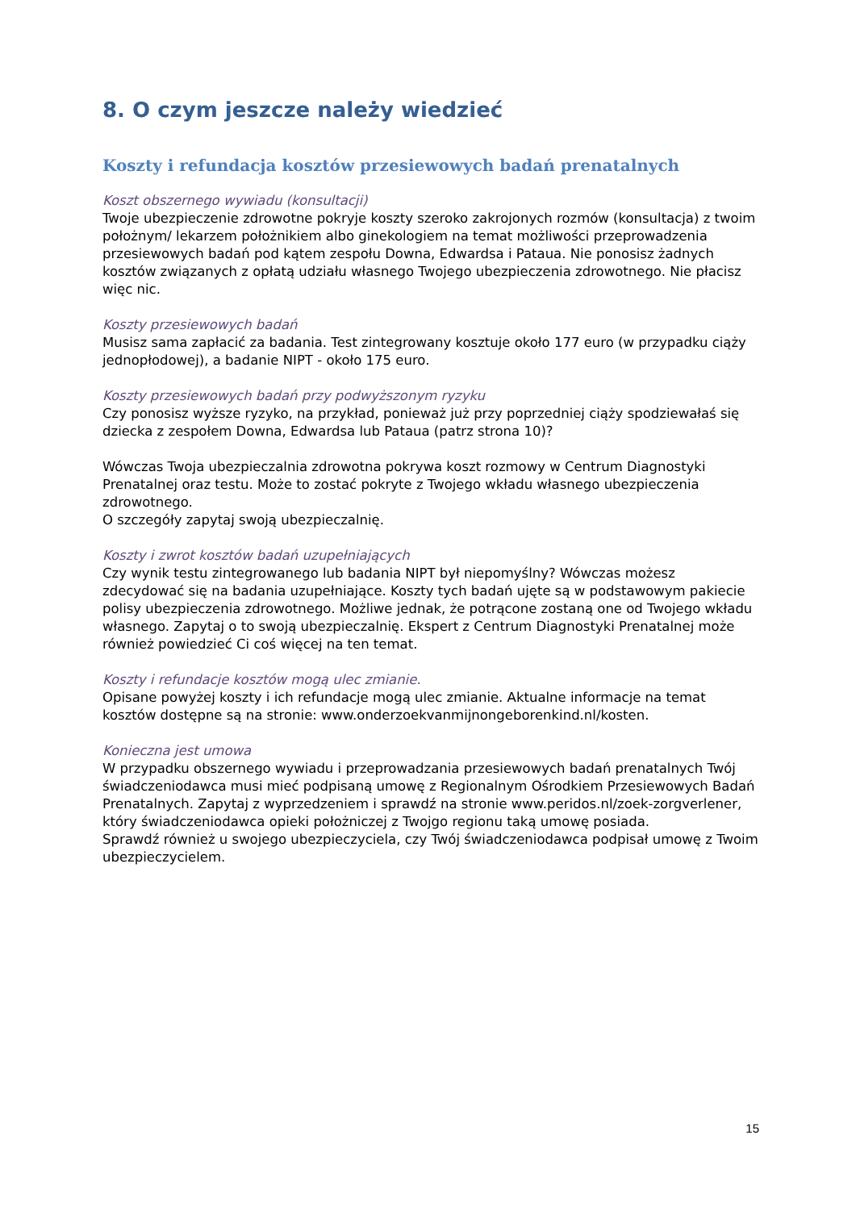8. O czym jeszcze należy wiedzieć
Koszty i refundacja kosztów przesiewowych badań prenatalnych
Koszt obszernego wywiadu (konsultacji)
Twoje ubezpieczenie zdrowotne pokryje koszty szeroko zakrojonych rozmów (konsultacja) z twoim położnym/ lekarzem położnikiem albo ginekologiem na temat możliwości przeprowadzenia przesiewowych badań pod kątem zespołu Downa, Edwardsa i Pataua. Nie ponosisz żadnych kosztów związanych z opłatą udziału własnego Twojego ubezpieczenia zdrowotnego. Nie płacisz więc nic.
Koszty przesiewowych badań
Musisz sama zapłacić za badania. Test zintegrowany kosztuje około 177 euro (w przypadku ciąży jednopłodowej), a badanie NIPT - około 175 euro.
Koszty przesiewowych badań przy podwyższonym ryzyku
Czy ponosisz wyższe ryzyko, na przykład, ponieważ już przy poprzedniej ciąży spodziewałaś się dziecka z zespołem Downa, Edwardsa lub Pataua (patrz strona 10)?
Wówczas Twoja ubezpieczalnia zdrowotna pokrywa koszt rozmowy w Centrum Diagnostyki Prenatalnej oraz testu. Może to zostać pokryte z Twojego wkładu własnego ubezpieczenia zdrowotnego.
O szczegóły zapytaj swoją ubezpieczalnię.
Koszty i zwrot kosztów badań uzupełniających
Czy wynik testu zintegrowanego lub badania NIPT był niepomyślny? Wówczas możesz zdecydować się na badania uzupełniające. Koszty tych badań ujęte są w podstawowym pakiecie polisy ubezpieczenia zdrowotnego. Możliwe jednak, że potrącone zostaną one od Twojego wkładu własnego. Zapytaj o to swoją ubezpieczalnię. Ekspert z Centrum Diagnostyki Prenatalnej może również powiedzieć Ci coś więcej na ten temat.
Koszty i refundacje kosztów mogą ulec zmianie.
Opisane powyżej koszty i ich refundacje mogą ulec zmianie. Aktualne informacje na temat kosztów dostępne są na stronie: www.onderzoekvanmijnongeborenkind.nl/kosten.
Konieczna jest umowa
W przypadku obszernego wywiadu i przeprowadzania przesiewowych badań prenatalnych Twój świadczeniodawca musi mieć podpisaną umowę z Regionalnym Ośrodkiem Przesiewowych Badań Prenatalnych. Zapytaj z wyprzedzeniem i sprawdź na stronie www.peridos.nl/zoek-zorgverlener, który świadczeniodawca opieki położniczej z Twojgo regionu taką umowę posiada.
Sprawdź również u swojego ubezpieczyciela, czy Twój świadczeniodawca podpisał umowę z Twoim ubezpieczycielem.
15